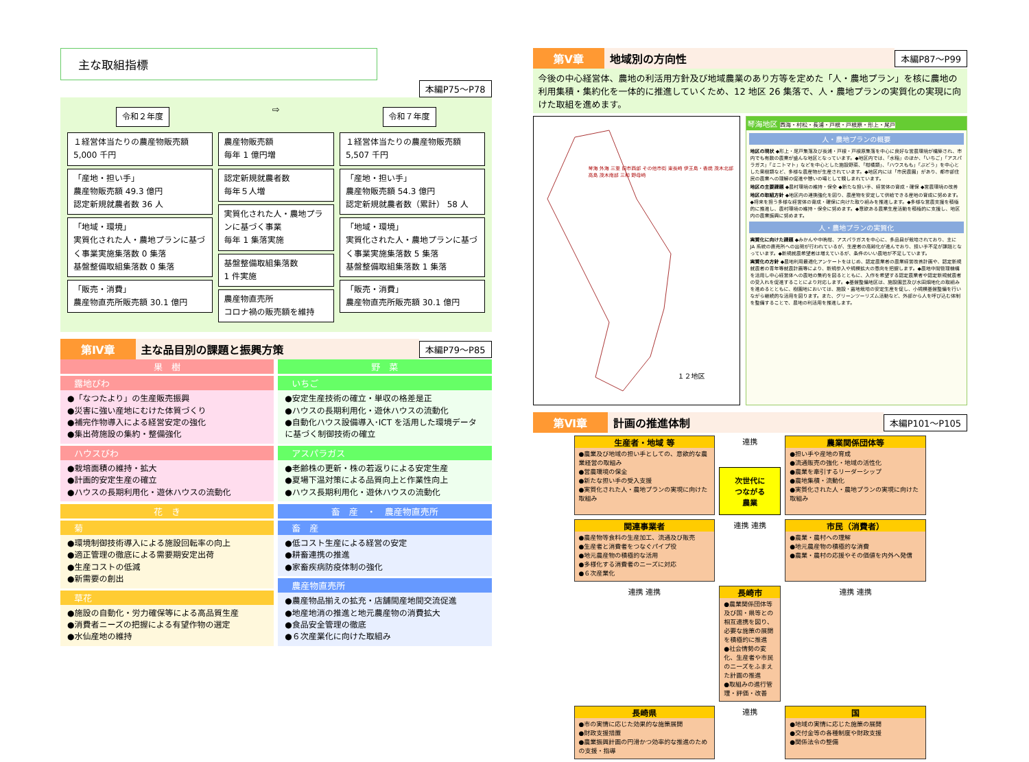主な取組指標
本編P75～P78
令和２年度 ⇨ 令和７年度
１経営体当たりの農産物販売額
5,000 千円
「産地・担い手」
農産物販売額 49.3 億円
認定新規就農者数 36 人
「地域・環境」
実質化された人・農地プランに基づく事業実施集落数 0 集落
基盤整備取組集落数 0 集落
「販売・消費」
農産物直売所販売額 30.1 億円
農産物販売額
毎年 1 億円増
認定新規就農者数
毎年５人増
実質化された人・農地プランに基づく事業
毎年 1 集落実施
基盤整備取組集落数
1 件実施
農産物直売所
コロナ禍の販売額を維持
１経営体当たりの農産物販売額
5,507 千円
「産地・担い手」
農産物販売額 54.3 億円
認定新規就農者数（累計） 58 人
「地域・環境」
実質化された人・農地プランに基づく事業実施集落数 5 集落
基盤整備取組集落数 1 集落
「販売・消費」
農産物直売所販売額 30.1 億円
第Ⅳ章 主な品目別の課題と振興方策 本編P79～P85
果　樹
露地びわ
●「なつたより」の生産販売振興
●災害に強い産地にむけた体質づくり
●補完作物導入による経営安定の強化
●集出荷施設の集約・整備強化
ハウスびわ
●栽培面積の維持・拡大
●計画的安定生産の確立
●ハウスの長期利用化・遊休ハウスの流動化
花　き
菊
●環境制御技術導入による施設回転率の向上
●適正管理の徹底による需要期安定出荷
●生産コストの低減
●新需要の創出
草花
●施設の自動化・労力確保等による高品質生産
●消費者ニーズの把握による有望作物の選定
●水仙産地の維持
野　菜
いちご
●安定生産技術の確立・単収の格差是正
●ハウスの長期利用化・遊休ハウスの流動化
●自動化ハウス設備導入･ICT を活用した環境データに基づく制御技術の確立
アスパラガス
●老齢株の更新・株の若返りによる安定生産
●夏場下温対策による品質向上と作業性向上
●ハウス長期利用化・遊休ハウスの流動化
畜　産　・　農産物直売所
畜　産
●低コスト生産による経営の安定
●耕畜連携の推進
●家畜疾病防疫体制の強化
農産物直売所
●農産物品揃えの拡充・店舗間産地間交流促進
●地産地消の推進と地元農産物の消費拡大
●食品安全管理の徹底
●６次産業化に向けた取組み
第Ⅴ章 地域別の方向性 本編P87～P99
今後の中心経営体、農地の利活用方針及び地域農業のあり方等を定めた「人・農地プラン」を核に農地の利用集積・集約化を一体的に推進していくため、12 地区 26 集落で、人・農地プランの実質化の実現に向けた取組を進めます。
１２地区
琴海 外海 三重 旧市西部 その他市街 東長崎 伊王島・香焼 茂木北部 高島 茂木南部 三和 野母崎
琴海地区 西海・村松・長浦・戸根・戸根原・形上・尾戸
人・農地プランの概要
地区の現状 ◆形上・尾戸集落及び長浦・戸根・戸根原集落を中心に良好な営農環境が構築され、市内でも有数の農業が盛んな地区となっています。◆地区内では、「水稲」のほか、「いちご」「アスパラガス」「ミニトマト」などを中心とした施設野菜、「柑橘類」、「ハウスもも」「ぶどう」を中心とした果樹類など、多様な農産物が生産されています。◆地区内には「市民農園」があり、都市部住民の農業への理解の促進や憩いの場として親しまれています。
地区の主要課題 ◆農村環境の維持・保全 ◆新たな担い手、経営体の育成・確保 ◆営農環境の改善
地区の取組方針 ◆地区内の連携強化を図り、農産物を安定して供給できる産地の育成に努めます。◆将来を担う多様な経営体の育成・確保に向けた取り組みを推進します。◆多様な営農支援を積極的に推進し、農村環境の維持・保全に努めます。◆意欲ある農業生産活動を積極的に支援し、地区内の農業振興に努めます。
人・農地プランの実質化
実質化に向けた課題 ◆みかんや中晩柑、アスパラガスを中心に、多品目が栽培されており、主に JA 系統の直売所への出荷が行われているが、生産者の高齢化が進んでおり、担い手不足が課題となっています。◆新規就農希望者は増えているが、条件のいい農地が不足しています。
実質化の方針 ◆農地利用最適化アンケートをはじめ、認定農業者の農業経営改善計画や、認定新規就農者の青年等就農計画等により、新規参入や規模拡大の意向を把握します。◆農地中間管理機構を活用し中心経営体への農地の集約を図るとともに、入作を希望する認定農業者や認定新規就農者の受入れを促進することにより対応します。◆基盤整備地区は、施設園芸及び水田畑地化の取組みを進めるとともに、樹園地においては、施設・露地栽培の安定生産を促し、小規模基盤整備を行いながら継続的な活用を図ります。また、グリーンツーリズム活動など、外部から人を呼び込む体制を整備することで、農地の利活用を推進します。
第Ⅵ章 計画の推進体制 本編P101～P105
生産者・地域 等
●農業及び地域の担い手としての、意欲的な農業経営の取組み
●営農環境の保全
●新たな担い手の受入支援
●実質化された人・農地プランの実現に向けた取組み
連携
次世代に
つながる
農業
農業関係団体等
●担い手や産地の育成
●流通販売の強化・地域の活性化
●農業を牽引するリーダーシップ
●農地集積・流動化
●実質化された人・農地プランの実現に向けた取組み
関連事業者
●農産物等食料の生産加工、流通及び販売
●生産者と消費者をつなぐパイプ役
●地元農産物の積極的な活用
●多様化する消費者のニーズに対応
●６次産業化
連携 連携
市民（消費者）
●農業・農村への理解
●地元農産物の積極的な消費
●農業・農村の応援やその価値を内外へ発信
連携 連携
長崎市
●農業関係団体等及び国・県等との相互連携を図り、必要な施策の展開を積極的に推進
●社会情勢の変化、生産者や市民のニーズをふまえた計画の推進
●取組みの進行管理・評価・改善
連携 連携
長崎県
●市の実情に応じた効果的な施策展開
●財政支援措置
●農業振興計画の円滑かつ効率的な推進のための支援・指導
連携
国
●地域の実情に応じた施策の展開
●交付金等の各種制度や財政支援
●関係法令の整備